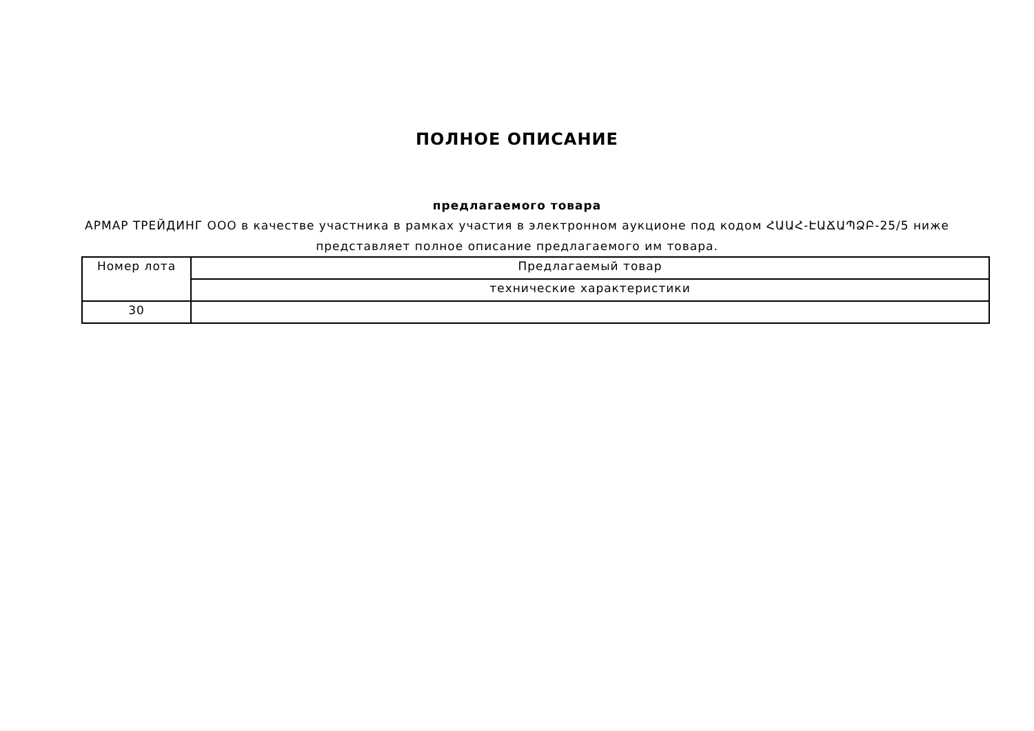ПОЛНОЕ ОПИСАНИЕ
предлагаемого товара
АРМАР ТРЕЙДИНГ ООО в качестве участника в рамках участия в электронном аукционе под кодом ՀԱԱՀ-ԷԱՃԱՊՁԲ-25/5 ниже представляет полное описание предлагаемого им товара.
| Номер лота | Предлагаемый товар |
| --- | --- |
| | технические характеристики |
| 30 | |